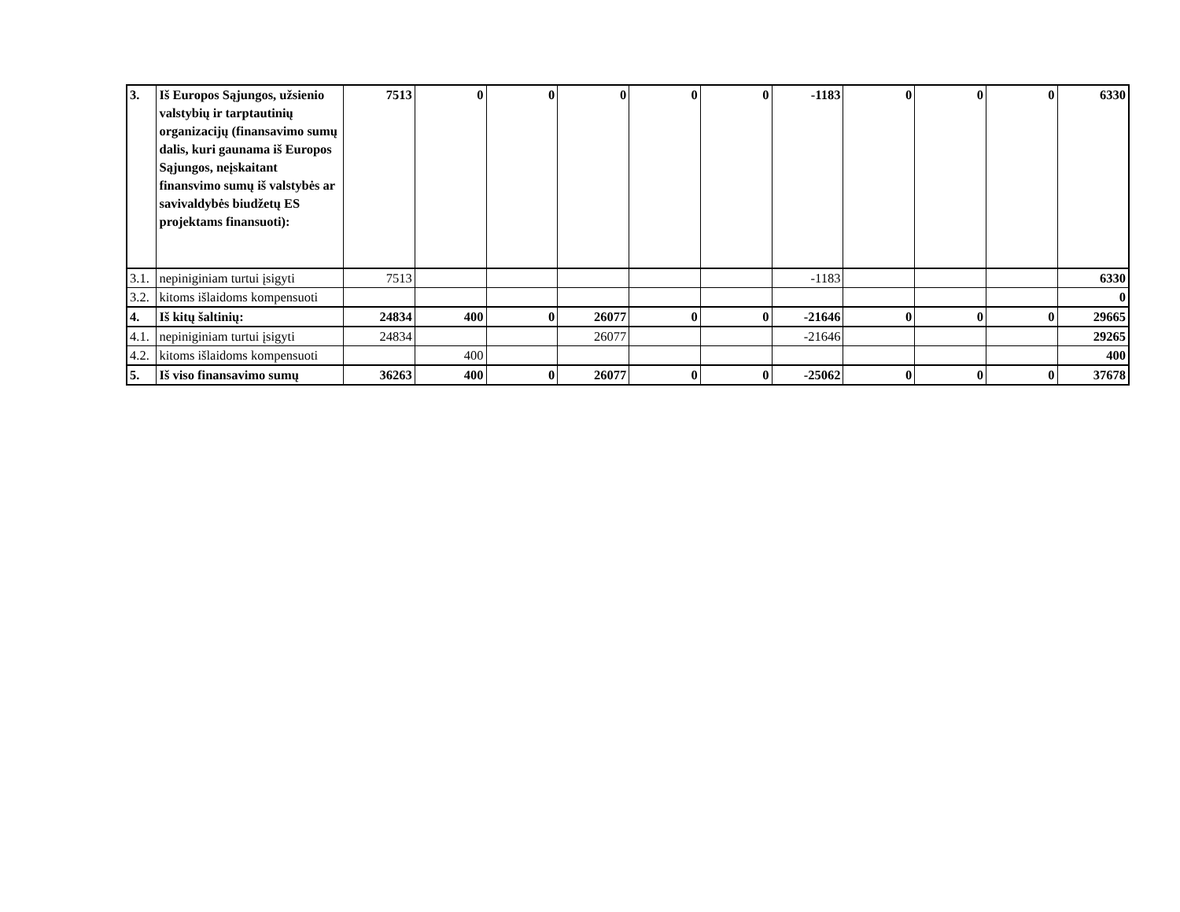| 3. | Iš Europos Sąjungos, užsienio valstybių ir tarptautinių organizacijų (finansavimo sumų dalis, kuri gaunama iš Europos Sąjungos, neįskaitant finansvimo sumų iš valstybės ar savivaldybės biudžetų ES projektams finansuoti): | 7513 | 0 | 0 | 0 | 0 | 0 | -1183 | 0 | 0 | 0 | 6330 |
| 3.1. | nepiniginiam turtui įsigyti | 7513 | | | | | | -1183 | | | | 6330 |
| 3.2. | kitoms išlaidoms kompensuoti | | | | | | | | | | | 0 |
| 4. | Iš kitų šaltinių: | 24834 | 400 | 0 | 26077 | 0 | 0 | -21646 | 0 | 0 | 0 | 29665 |
| 4.1. | nepiniginiam turtui įsigyti | 24834 | | | 26077 | | | -21646 | | | | 29265 |
| 4.2. | kitoms išlaidoms kompensuoti | | 400 | | | | | | | | | 400 |
| 5. | Iš viso finansavimo sumų | 36263 | 400 | 0 | 26077 | 0 | 0 | -25062 | 0 | 0 | 0 | 37678 |